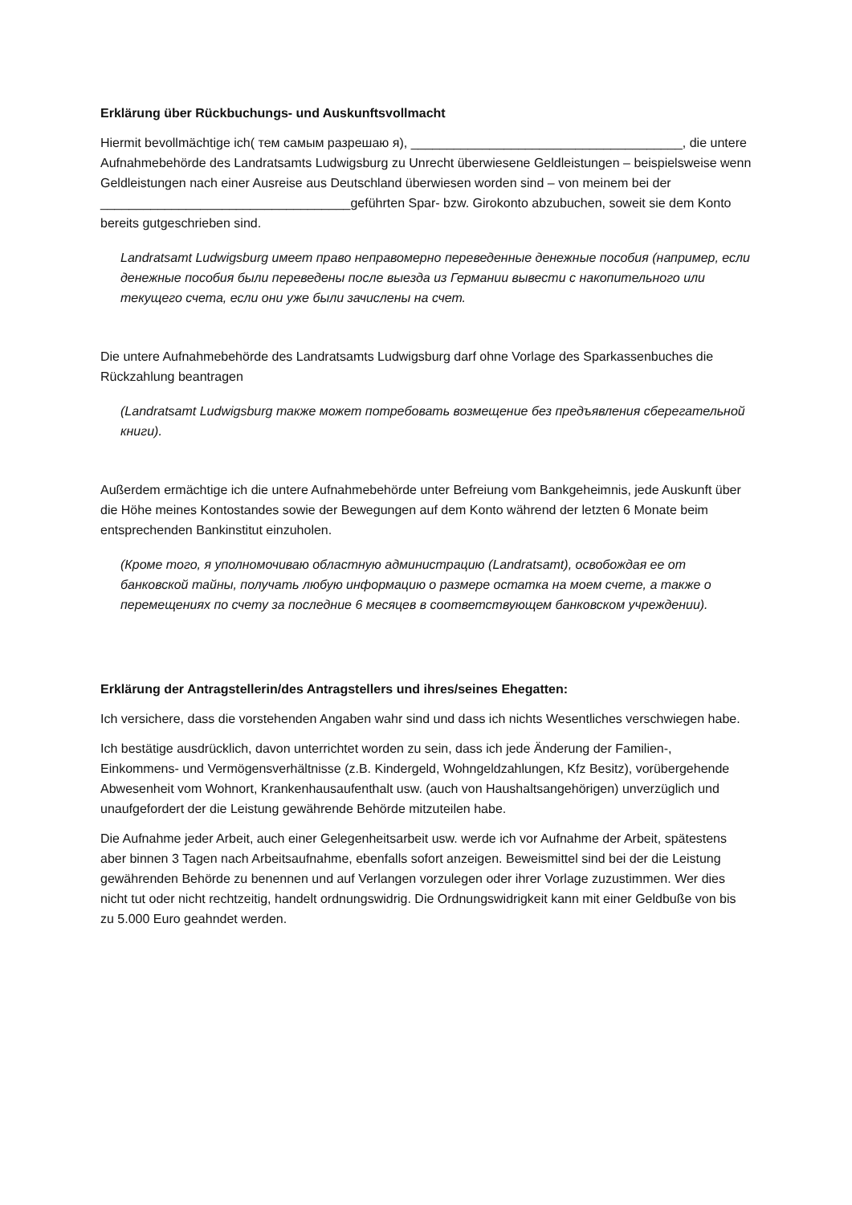Erklärung über Rückbuchungs- und Auskunftsvollmacht
Hiermit bevollmächtige ich( тем самым разрешаю я), ______________________________________, die untere Aufnahmebehörde des Landratsamts Ludwigsburg zu Unrecht überwiesene Geldleistungen – beispielsweise wenn Geldleistungen nach einer Ausreise aus Deutschland überwiesen worden sind – von meinem bei der ___________________________________geführten Spar- bzw. Girokonto abzubuchen, soweit sie dem Konto bereits gutgeschrieben sind.
Landratsamt Ludwigsburg имеет право неправомерно переведенные денежные пособия (например, если денежные пособия были переведены после выезда из Германии вывести с накопительного или текущего счета, если они уже были зачислены на счет.
Die untere Aufnahmebehörde des Landratsamts Ludwigsburg darf ohne Vorlage des Sparkassenbuches die Rückzahlung beantragen
(Landratsamt Ludwigsburg также может потребовать возмещение без предъявления сберегательной книги).
Außerdem ermächtige ich die untere Aufnahmebehörde unter Befreiung vom Bankgeheimnis, jede Auskunft über die Höhe meines Kontostandes sowie der Bewegungen auf dem Konto während der letzten 6 Monate beim entsprechenden Bankinstitut einzuholen.
(Кроме того, я уполномочиваю областную администрацию (Landratsamt), освобождая ее от банковской тайны, получать любую информацию о размере остатка на моем счете, а также о перемещениях по счету за последние 6 месяцев в соответствующем банковском учреждении).
Erklärung der Antragstellerin/des Antragstellers und ihres/seines Ehegatten:
Ich versichere, dass die vorstehenden Angaben wahr sind und dass ich nichts Wesentliches verschwiegen habe.
Ich bestätige ausdrücklich, davon unterrichtet worden zu sein, dass ich jede Änderung der Familien-, Einkommens- und Vermögensverhältnisse (z.B. Kindergeld, Wohngeldzahlungen, Kfz Besitz), vorübergehende Abwesenheit vom Wohnort, Krankenhausaufenthalt usw. (auch von Haushaltsangehörigen) unverzüglich und unaufgefordert der die Leistung gewährende Behörde mitzuteilen habe.
Die Aufnahme jeder Arbeit, auch einer Gelegenheitsarbeit usw. werde ich vor Aufnahme der Arbeit, spätestens aber binnen 3 Tagen nach Arbeitsaufnahme, ebenfalls sofort anzeigen. Beweismittel sind bei der die Leistung gewährenden Behörde zu benennen und auf Verlangen vorzulegen oder ihrer Vorlage zuzustimmen. Wer dies nicht tut oder nicht rechtzeitig, handelt ordnungswidrig. Die Ordnungswidrigkeit kann mit einer Geldbuße von bis zu 5.000 Euro geahndet werden.